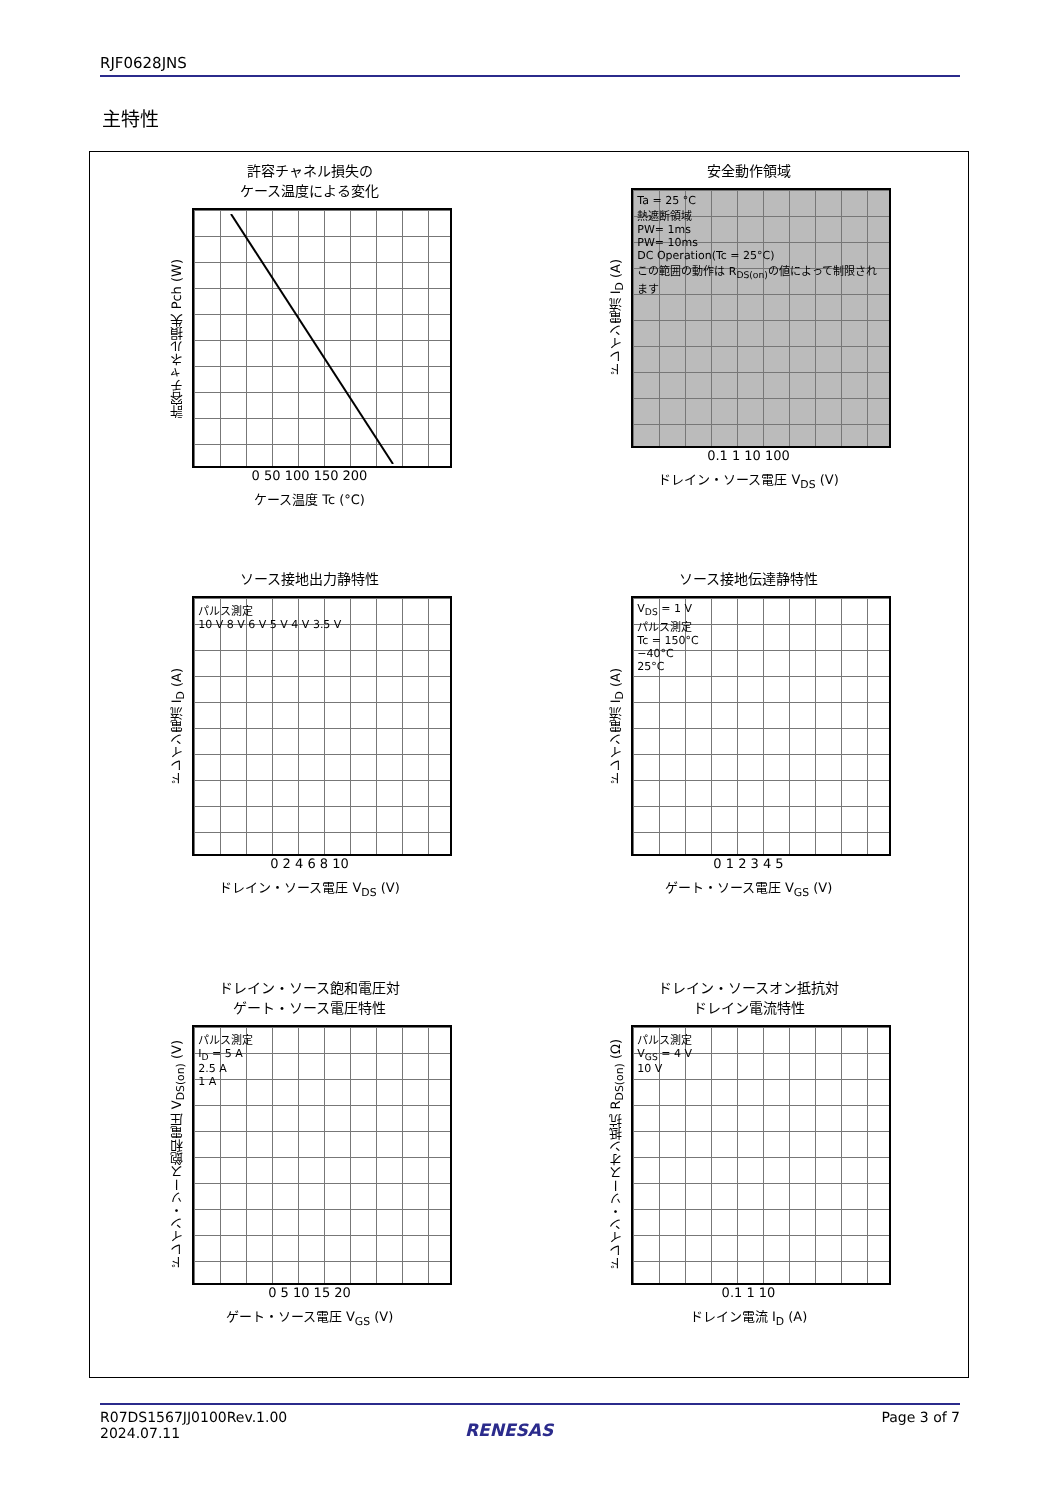RJF0628JNS
主特性
許容チャネル損失の
ケース温度による変化
許容チャネル損失 Pch (W)
0 50 100 150 200
ケース温度 Tc (°C)
安全動作領域
ドレイン電流 I<sub>D</sub> (A)
Ta = 25 °C
熱遮断領域
PW= 1ms
PW= 10ms
DC Operation(Tc = 25°C)
この範囲の動作は R<sub>DS(on)</sub>の値によって制限されます
0.1 1 10 100
ドレイン・ソース電圧 V<sub>DS</sub> (V)
ソース接地出力静特性
ドレイン電流 I<sub>D</sub> (A)
パルス測定
10 V 8 V 6 V 5 V 4 V 3.5 V
0 2 4 6 8 10
ドレイン・ソース電圧 V<sub>DS</sub> (V)
ソース接地伝達静特性
ドレイン電流 I<sub>D</sub> (A)
V<sub>DS</sub> = 1 V
パルス測定
Tc = 150°C
−40°C
25°C
0 1 2 3 4 5
ゲート・ソース電圧 V<sub>GS</sub> (V)
ドレイン・ソース飽和電圧対
ゲート・ソース電圧特性
ドレイン・ソース飽和電圧 V<sub>DS(on)</sub> (V)
パルス測定
I<sub>D</sub> = 5 A
2.5 A
1 A
0 5 10 15 20
ゲート・ソース電圧 V<sub>GS</sub> (V)
ドレイン・ソースオン抵抗対
ドレイン電流特性
ドレイン・ソースオン抵抗 R<sub>DS(on)</sub> (Ω)
パルス測定
V<sub>GS</sub> = 4 V
10 V
0.1 1 10
ドレイン電流 I<sub>D</sub> (A)
R07DS1567JJ0100Rev.1.00
2024.07.11
Page 3 of 7
RENESAS